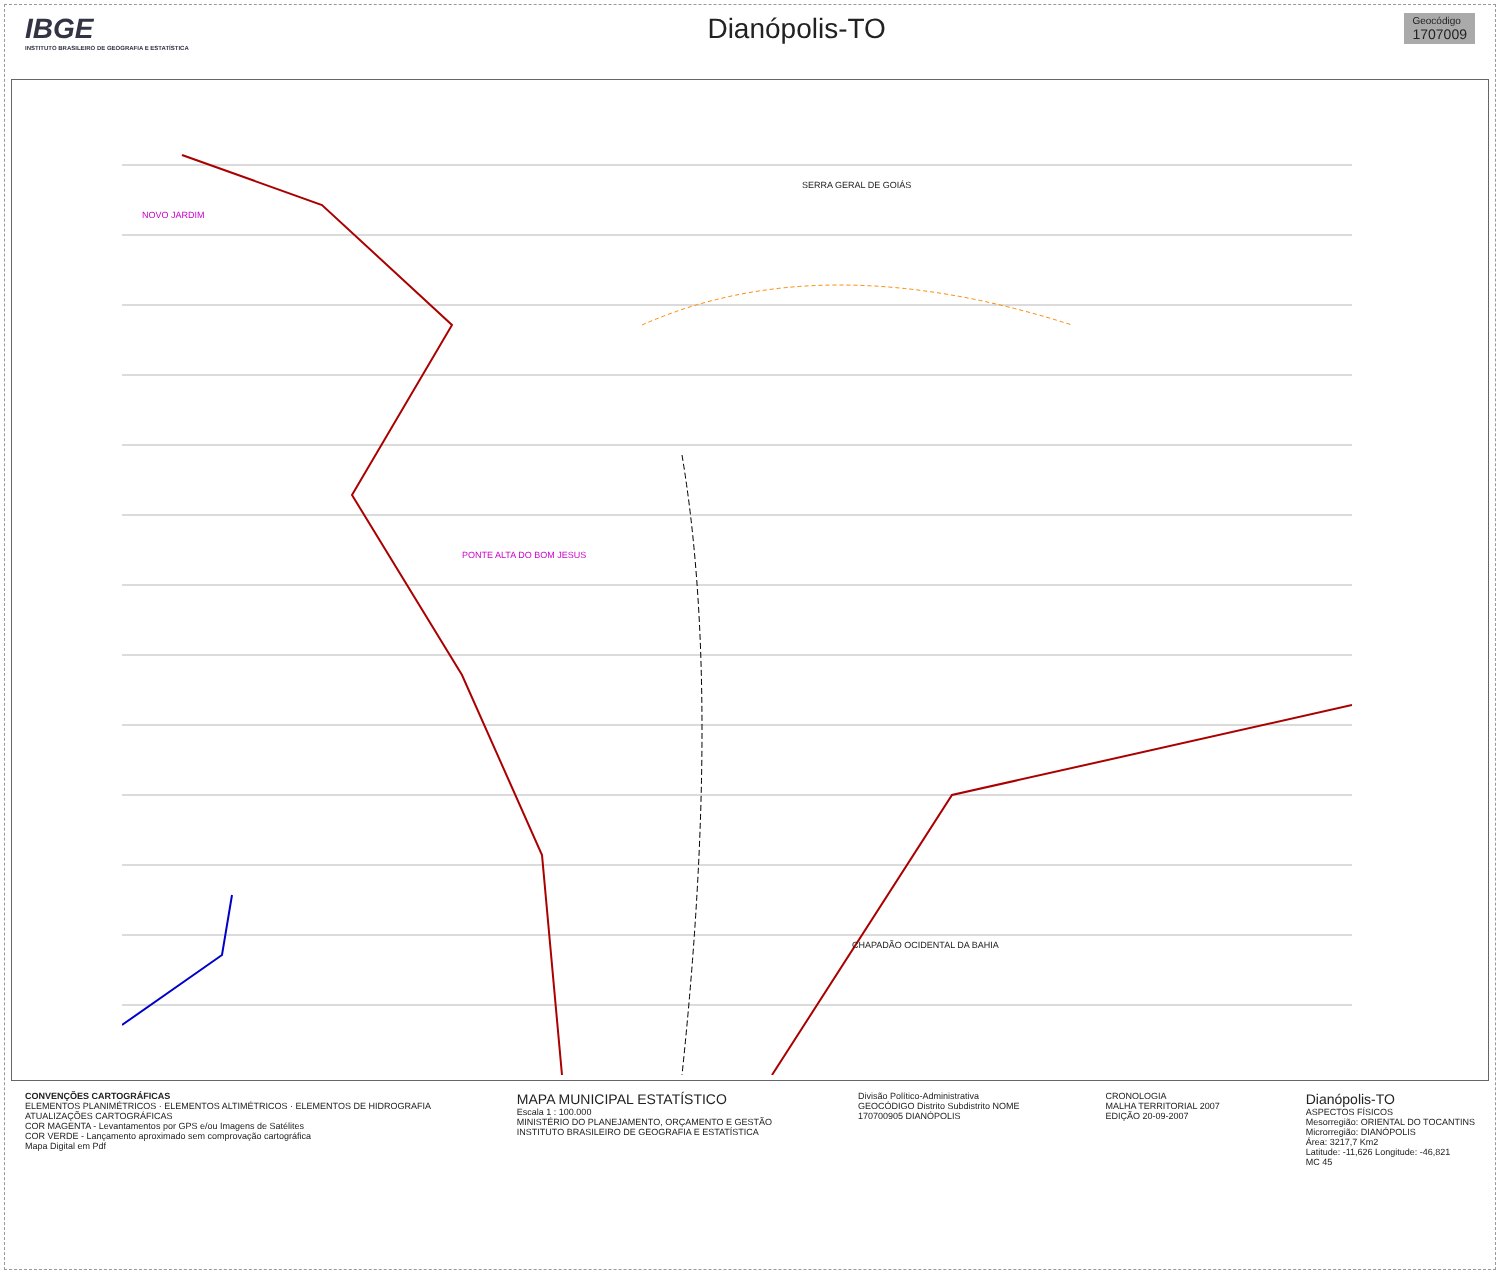IBGE
INSTITUTO BRASILEIRO DE GEOGRAFIA E ESTATÍSTICA
Dianópolis-TO
Geocódigo
1707009
NOVO JARDIM
PONTE ALTA DO BOM JESUS
SERRA GERAL DE GOIÁS
CHAPADÃO OCIDENTAL DA BAHIA
CONVENÇÕES CARTOGRÁFICAS
ELEMENTOS PLANIMÉTRICOS · ELEMENTOS ALTIMÉTRICOS · ELEMENTOS DE HIDROGRAFIA
ATUALIZAÇÕES CARTOGRÁFICAS
COR MAGENTA - Levantamentos por GPS e/ou Imagens de Satélites
COR VERDE - Lançamento aproximado sem comprovação cartográfica
Mapa Digital em Pdf
MAPA MUNICIPAL ESTATÍSTICO
Escala 1 : 100.000
MINISTÉRIO DO PLANEJAMENTO, ORÇAMENTO E GESTÃO
INSTITUTO BRASILEIRO DE GEOGRAFIA E ESTATÍSTICA
Divisão Político-Administrativa
GEOCÓDIGO Distrito Subdistrito NOME
170700905 DIANÓPOLIS
CRONOLOGIA
MALHA TERRITORIAL 2007
EDIÇÃO 20-09-2007
Dianópolis-TO
ASPECTOS FÍSICOS
Mesorregião: ORIENTAL DO TOCANTINS
Microrregião: DIANÓPOLIS
Área: 3217,7 Km2
Latitude: -11,626 Longitude: -46,821
MC 45